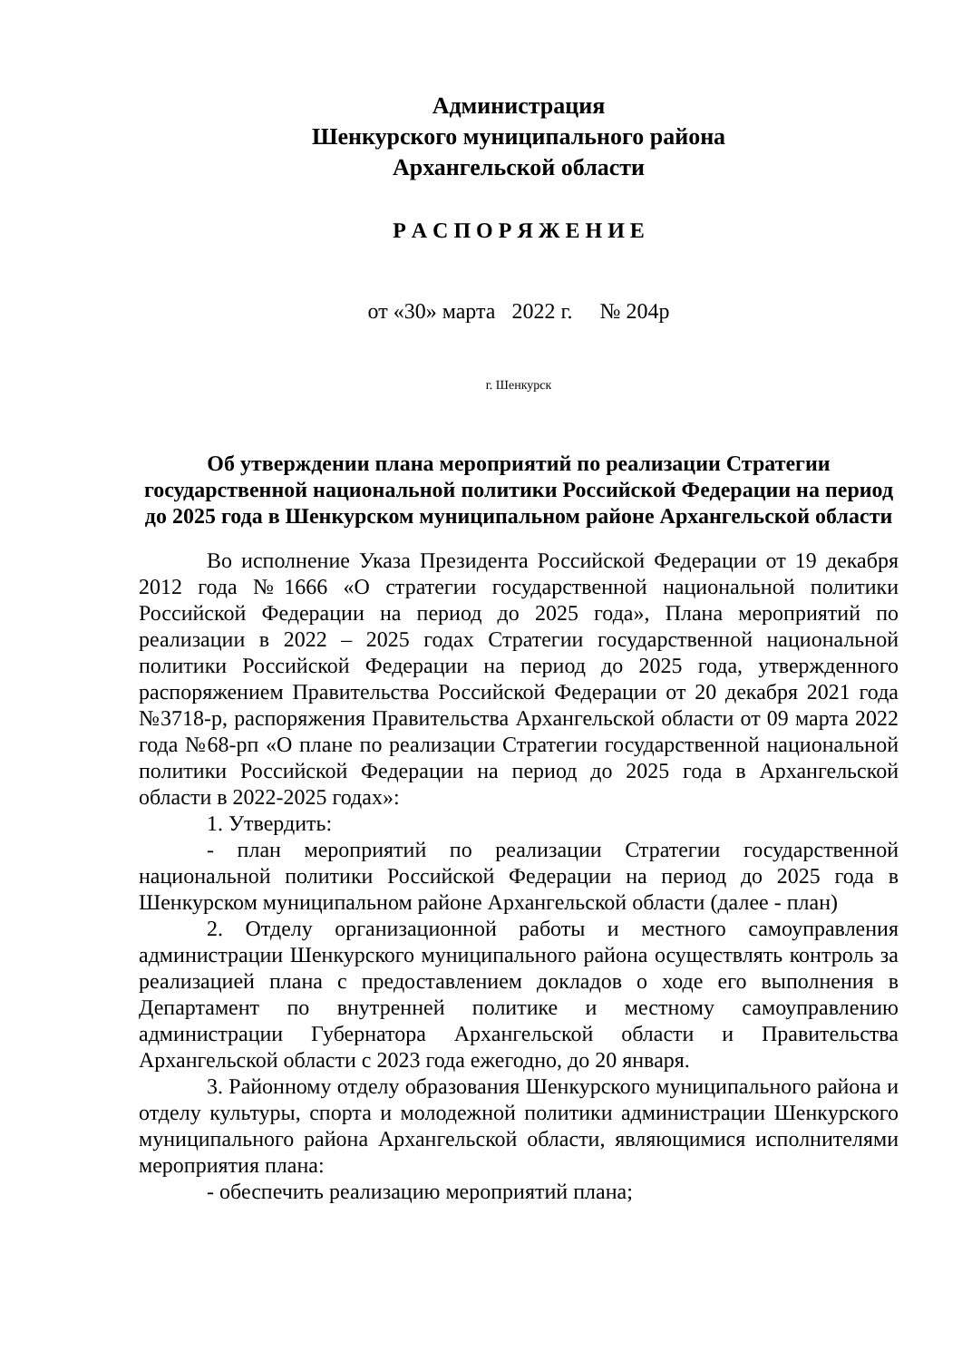Администрация
Шенкурского муниципального района
Архангельской области
Р А С П О Р Я Ж Е Н И Е
от «30» марта 2022 г. № 204р
г. Шенкурск
Об утверждении плана мероприятий по реализации Стратегии государственной национальной политики Российской Федерации на период до 2025 года в Шенкурском муниципальном районе Архангельской области
Во исполнение Указа Президента Российской Федерации от 19 декабря 2012 года №1666 «О стратегии государственной национальной политики Российской Федерации на период до 2025 года», Плана мероприятий по реализации в 2022 – 2025 годах Стратегии государственной национальной политики Российской Федерации на период до 2025 года, утвержденного распоряжением Правительства Российской Федерации от 20 декабря 2021 года №3718-р, распоряжения Правительства Архангельской области от 09 марта 2022 года №68-рп «О плане по реализации Стратегии государственной национальной политики Российской Федерации на период до 2025 года в Архангельской области в 2022-2025 годах»:
1. Утвердить:
- план мероприятий по реализации Стратегии государственной национальной политики Российской Федерации на период до 2025 года в Шенкурском муниципальном районе Архангельской области (далее - план)
2. Отделу организационной работы и местного самоуправления администрации Шенкурского муниципального района осуществлять контроль за реализацией плана с предоставлением докладов о ходе его выполнения в Департамент по внутренней политике и местному самоуправлению администрации Губернатора Архангельской области и Правительства Архангельской области с 2023 года ежегодно, до 20 января.
3. Районному отделу образования Шенкурского муниципального района и отделу культуры, спорта и молодежной политики администрации Шенкурского муниципального района Архангельской области, являющимися исполнителями мероприятия плана:
- обеспечить реализацию мероприятий плана;